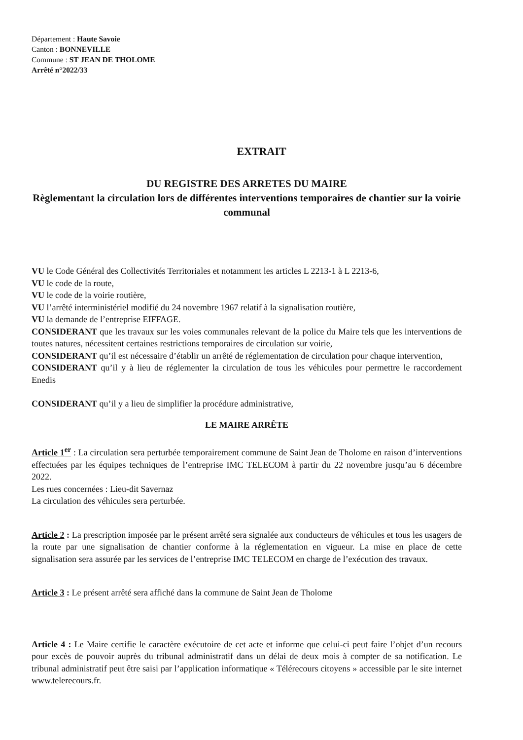Département : Haute Savoie
Canton : BONNEVILLE
Commune : ST JEAN DE THOLOME
Arrêté n°2022/33
EXTRAIT
DU REGISTRE DES ARRETES DU MAIRE
Règlementant la circulation lors de différentes interventions temporaires de chantier sur la voirie communal
VU le Code Général des Collectivités Territoriales et notamment les articles L 2213-1 à L 2213-6,
VU le code de la route,
VU le code de la voirie routière,
VU l’arrêté interministériel modifié du 24 novembre 1967 relatif à la signalisation routière,
VU la demande de l’entreprise EIFFAGE.
CONSIDERANT que les travaux sur les voies communales relevant de la police du Maire tels que les interventions de toutes natures, nécessitent certaines restrictions temporaires de circulation sur voirie,
CONSIDERANT qu’il est nécessaire d’établir un arrêté de réglementation de circulation pour chaque intervention,
CONSIDERANT qu’il y à lieu de réglementer la circulation de tous les véhicules pour permettre le raccordement Enedis
CONSIDERANT qu’il y a lieu de simplifier la procédure administrative,
LE MAIRE ARRÊTE
Article 1<sup>er</sup> : La circulation sera perturbée temporairement commune de Saint Jean de Tholome en raison d’interventions effectuées par les équipes techniques de l’entreprise IMC TELECOM à partir du 22 novembre jusqu’au 6 décembre 2022.
Les rues concernées : Lieu-dit Savernaz
La circulation des véhicules sera perturbée.
Article 2 : La prescription imposée par le présent arrêté sera signalée aux conducteurs de véhicules et tous les usagers de la route par une signalisation de chantier conforme à la réglementation en vigueur. La mise en place de cette signalisation sera assurée par les services de l’entreprise IMC TELECOM en charge de l’exécution des travaux.
Article 3 : Le présent arrêté sera affiché dans la commune de Saint Jean de Tholome
Article 4 : Le Maire certifie le caractère exécutoire de cet acte et informe que celui-ci peut faire l’objet d’un recours pour excès de pouvoir auprès du tribunal administratif dans un délai de deux mois à compter de sa notification. Le tribunal administratif peut être saisi par l’application informatique « Télérecours citoyens » accessible par le site internet www.telerecours.fr.